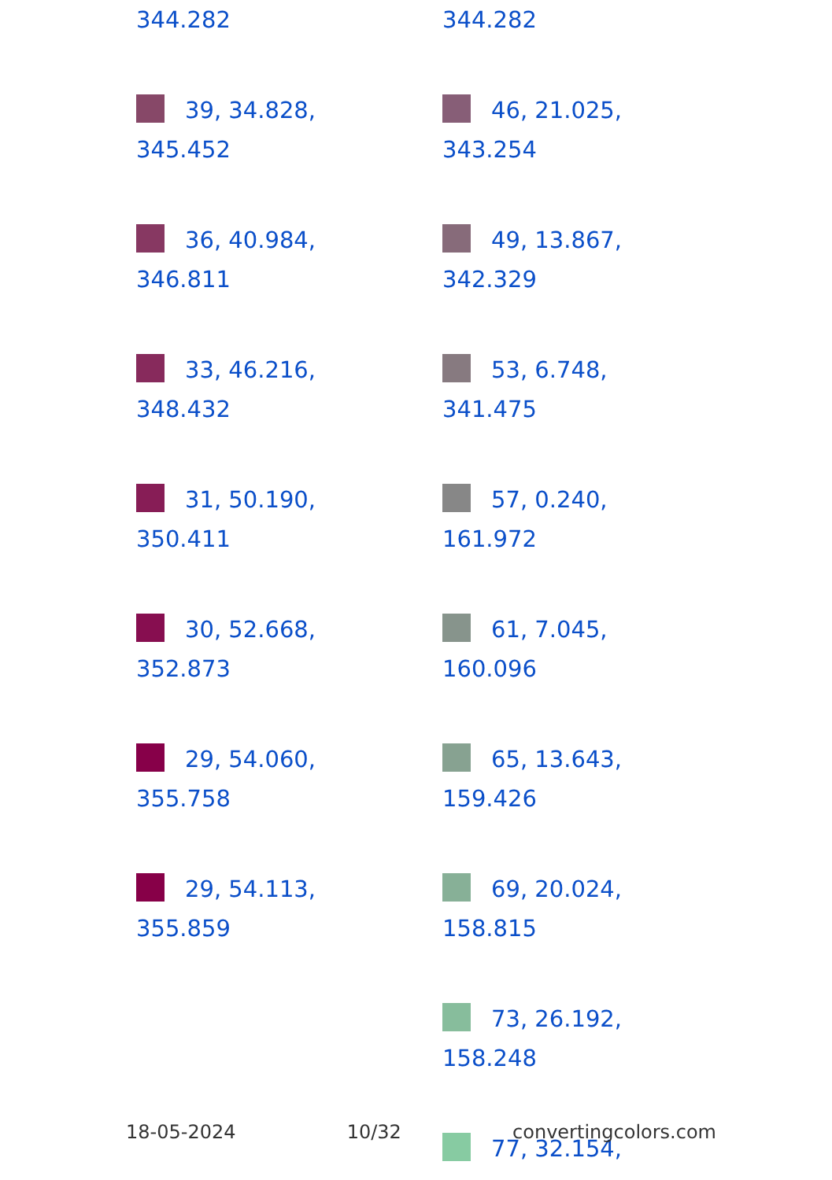344.282
39, 34.828, 345.452
36, 40.984, 346.811
33, 46.216, 348.432
31, 50.190, 350.411
30, 52.668, 352.873
29, 54.060, 355.758
29, 54.113, 355.859
344.282
46, 21.025, 343.254
49, 13.867, 342.329
53, 6.748, 341.475
57, 0.240, 161.972
61, 7.045, 160.096
65, 13.643, 159.426
69, 20.024, 158.815
73, 26.192, 158.248
77, 32.154,
18-05-2024 10/32 convertingcolors.com